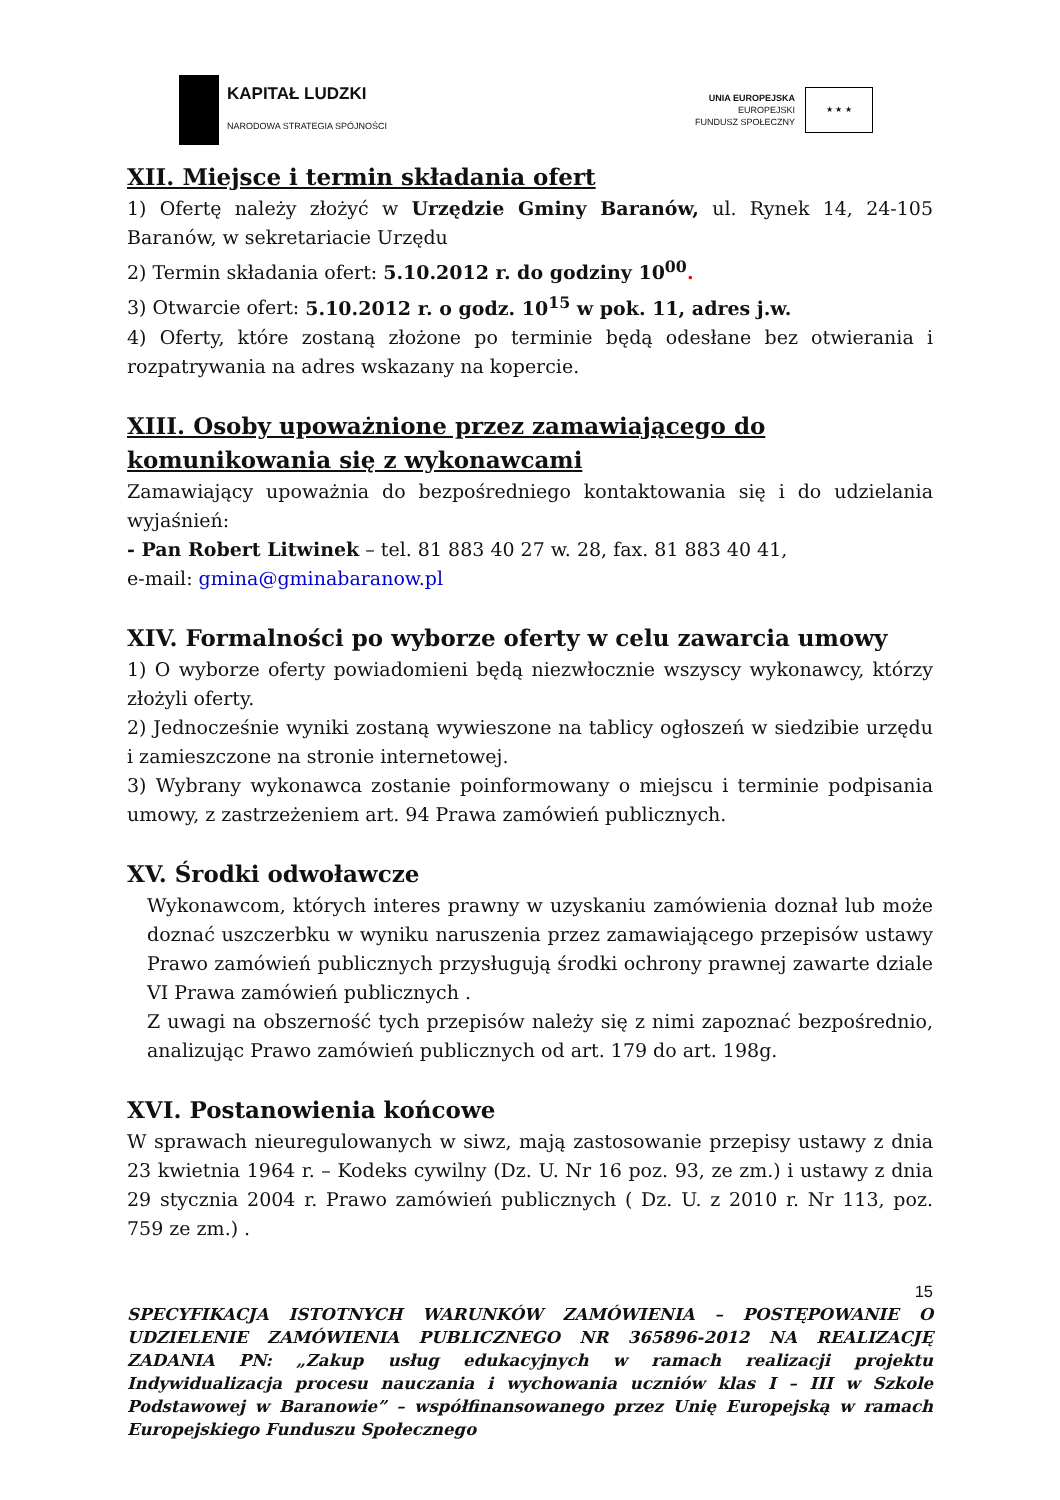KAPITAŁ LUDZKI
NARODOWA STRATEGIA SPÓJNOŚCI
UNIA EUROPEJSKA
EUROPEJSKI
FUNDUSZ SPOŁECZNY
★ ★ ★
XII. Miejsce i termin składania ofert
1) Ofertę należy złożyć w Urzędzie Gminy Baranów, ul. Rynek 14, 24-105 Baranów, w sekretariacie Urzędu
2) Termin składania ofert: 5.10.2012 r. do godziny 10<sup>00</sup>.
3) Otwarcie ofert: 5.10.2012 r. o godz. 10<sup>15</sup> w pok. 11, adres j.w.
4) Oferty, które zostaną złożone po terminie będą odesłane bez otwierania i rozpatrywania na adres wskazany na kopercie.
XIII. Osoby upoważnione przez zamawiającego do komunikowania się z wykonawcami
Zamawiający upoważnia do bezpośredniego kontaktowania się i do udzielania wyjaśnień:
- Pan Robert Litwinek – tel. 81 883 40 27 w. 28, fax. 81 883 40 41,
e-mail: gmina@gminabaranow.pl
XIV. Formalności po wyborze oferty w celu zawarcia umowy
1) O wyborze oferty powiadomieni będą niezwłocznie wszyscy wykonawcy, którzy złożyli oferty.
2) Jednocześnie wyniki zostaną wywieszone na tablicy ogłoszeń w siedzibie urzędu i zamieszczone na stronie internetowej.
3) Wybrany wykonawca zostanie poinformowany o miejscu i terminie podpisania umowy, z zastrzeżeniem art. 94 Prawa zamówień publicznych.
XV. Środki odwoławcze
Wykonawcom, których interes prawny w uzyskaniu zamówienia doznał lub może doznać uszczerbku w wyniku naruszenia przez zamawiającego przepisów ustawy Prawo zamówień publicznych przysługują środki ochrony prawnej zawarte dziale VI Prawa zamówień publicznych .
Z uwagi na obszerność tych przepisów należy się z nimi zapoznać bezpośrednio, analizując Prawo zamówień publicznych od art. 179 do art. 198g.
XVI. Postanowienia końcowe
W sprawach nieuregulowanych w siwz, mają zastosowanie przepisy ustawy z dnia 23 kwietnia 1964 r. – Kodeks cywilny (Dz. U. Nr 16 poz. 93, ze zm.) i ustawy z dnia 29 stycznia 2004 r. Prawo zamówień publicznych ( Dz. U. z 2010 r. Nr 113, poz. 759 ze zm.) .
15
SPECYFIKACJA ISTOTNYCH WARUNKÓW ZAMÓWIENIA – POSTĘPOWANIE O UDZIELENIE ZAMÓWIENIA PUBLICZNEGO NR 365896-2012 NA REALIZACJĘ ZADANIA PN: „Zakup usług edukacyjnych w ramach realizacji projektu Indywidualizacja procesu nauczania i wychowania uczniów klas I – III w Szkole Podstawowej w Baranowie” – współfinansowanego przez Unię Europejską w ramach Europejskiego Funduszu Społecznego